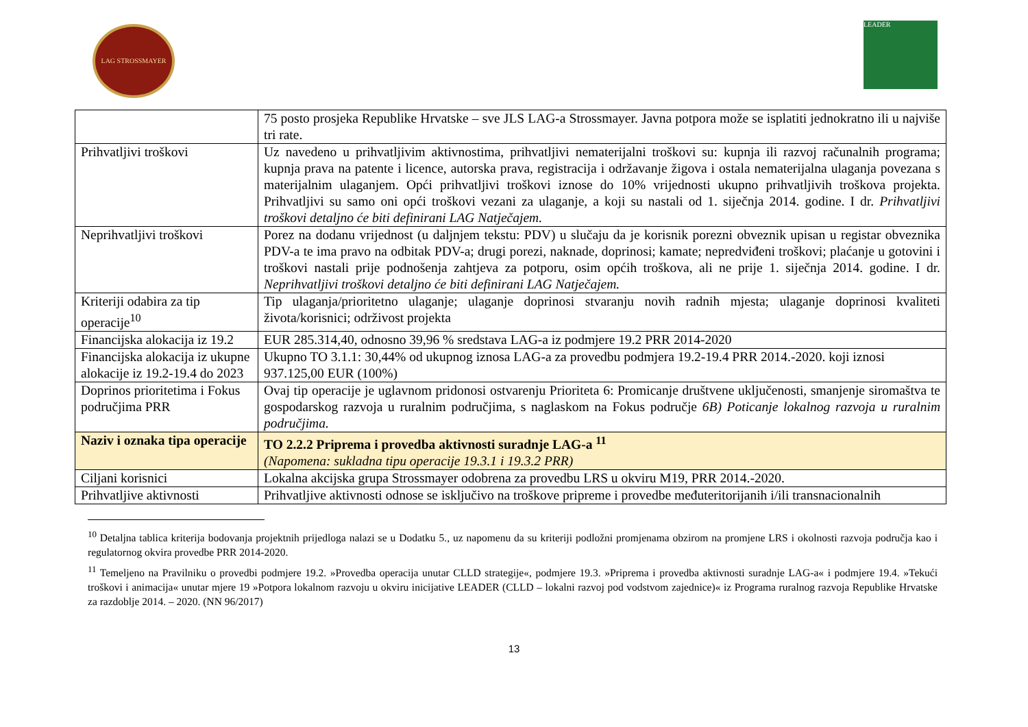LAG STROSSMAYER LEADER
| | 75 posto prosjeka Republike Hrvatske – sve JLS LAG-a Strossmayer. Javna potpora može se isplatiti jednokratno ili u najviše tri rate. |
| Prihvatljivi troškovi | Uz navedeno u prihvatljivim aktivnostima, prihvatljivi nematerijalni troškovi su: kupnja ili razvoj računalnih programa; kupnja prava na patente i licence, autorska prava, registracija i održavanje žigova i ostala nematerijalna ulaganja povezana s materijalnim ulaganjem. Opći prihvatljivi troškovi iznose do 10% vrijednosti ukupno prihvatljivih troškova projekta. Prihvatljivi su samo oni opći troškovi vezani za ulaganje, a koji su nastali od 1. siječnja 2014. godine. I dr. Prihvatljivi troškovi detaljno će biti definirani LAG Natječajem. |
| Neprihvatljivi troškovi | Porez na dodanu vrijednost (u daljnjem tekstu: PDV) u slučaju da je korisnik porezni obveznik upisan u registar obveznika PDV-a te ima pravo na odbitak PDV-a; drugi porezi, naknade, doprinosi; kamate; nepredviđeni troškovi; plaćanje u gotovini i troškovi nastali prije podnošenja zahtjeva za potporu, osim općih troškova, ali ne prije 1. siječnja 2014. godine. I dr. Neprihvatljivi troškovi detaljno će biti definirani LAG Natječajem. |
| Kriteriji odabira za tip operacije<sup>10</sup> | Tip ulaganja/prioritetno ulaganje; ulaganje doprinosi stvaranju novih radnih mjesta; ulaganje doprinosi kvaliteti života/korisnici; održivost projekta |
| Financijska alokacija iz 19.2 | EUR 285.314,40, odnosno 39,96 % sredstava LAG-a iz podmjere 19.2 PRR 2014-2020 |
| Financijska alokacija iz ukupne alokacije iz 19.2-19.4 do 2023 | Ukupno TO 3.1.1: 30,44% od ukupnog iznosa LAG-a za provedbu podmjera 19.2-19.4 PRR 2014.-2020. koji iznosi 937.125,00 EUR (100%) |
| Doprinos prioritetima i Fokus područjima PRR | Ovaj tip operacije je uglavnom pridonosi ostvarenju Prioriteta 6: Promicanje društvene uključenosti, smanjenje siromaštva te gospodarskog razvoja u ruralnim područjima, s naglaskom na Fokus područje 6B) Poticanje lokalnog razvoja u ruralnim područjima. |
| Naziv i oznaka tipa operacije | TO 2.2.2 Priprema i provedba aktivnosti suradnje LAG-a <sup>11</sup> (Napomena: sukladna tipu operacije 19.3.1 i 19.3.2 PRR) |
| Ciljani korisnici | Lokalna akcijska grupa Strossmayer odobrena za provedbu LRS u okviru M19, PRR 2014.-2020. |
| Prihvatljive aktivnosti | Prihvatljive aktivnosti odnose se isključivo na troškove pripreme i provedbe međuteritorijanih i/ili transnacionalnih |
<sup>10</sup> Detaljna tablica kriterija bodovanja projektnih prijedloga nalazi se u Dodatku 5., uz napomenu da su kriteriji podložni promjenama obzirom na promjene LRS i okolnosti razvoja područja kao i regulatornog okvira provedbe PRR 2014-2020.
<sup>11</sup> Temeljeno na Pravilniku o provedbi podmjere 19.2. »Provedba operacija unutar CLLD strategije«, podmjere 19.3. »Priprema i provedba aktivnosti suradnje LAG-a« i podmjere 19.4. »Tekući troškovi i animacija« unutar mjere 19 »Potpora lokalnom razvoju u okviru inicijative LEADER (CLLD – lokalni razvoj pod vodstvom zajednice)« iz Programa ruralnog razvoja Republike Hrvatske za razdoblje 2014. – 2020. (NN 96/2017)
13